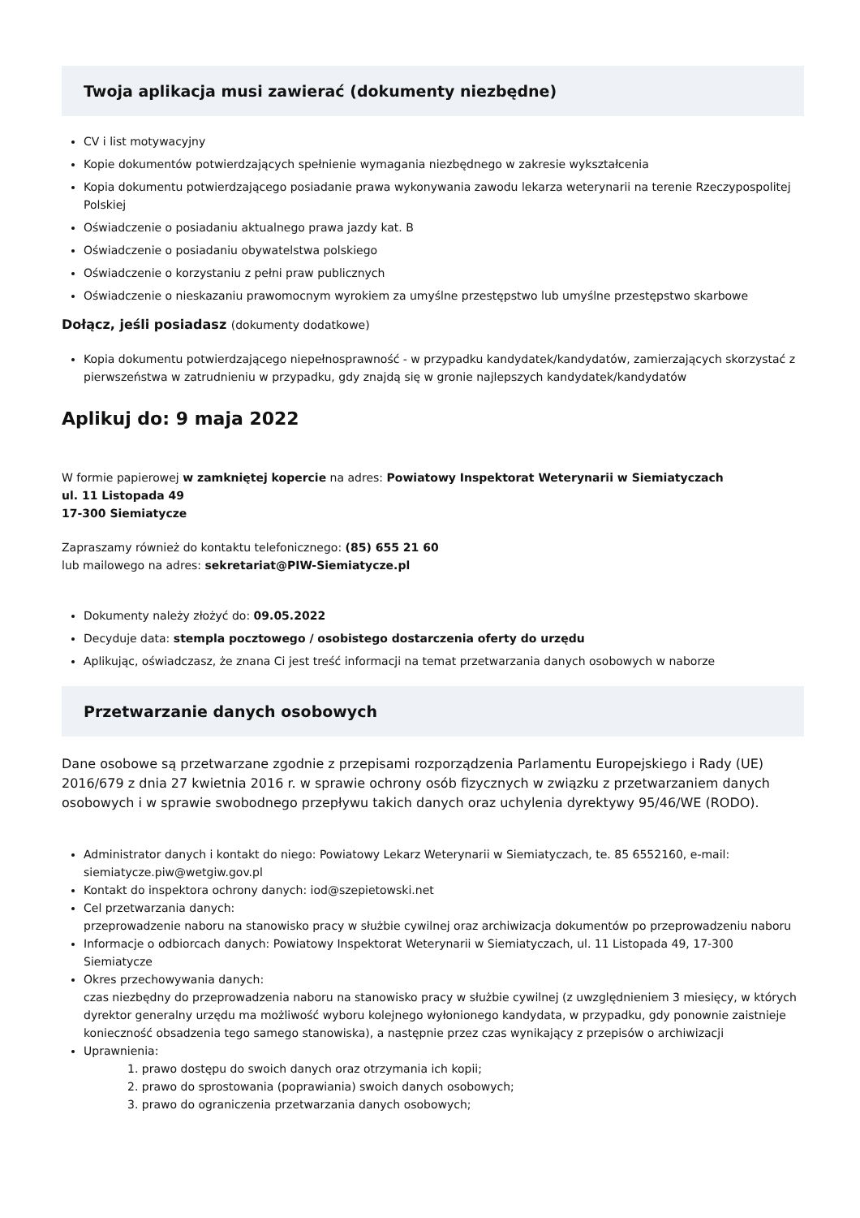Twoja aplikacja musi zawierać (dokumenty niezbędne)
CV i list motywacyjny
Kopie dokumentów potwierdzających spełnienie wymagania niezbędnego w zakresie wykształcenia
Kopia dokumentu potwierdzającego posiadanie prawa wykonywania zawodu lekarza weterynarii na terenie Rzeczypospolitej Polskiej
Oświadczenie o posiadaniu aktualnego prawa jazdy kat. B
Oświadczenie o posiadaniu obywatelstwa polskiego
Oświadczenie o korzystaniu z pełni praw publicznych
Oświadczenie o nieskazaniu prawomocnym wyrokiem za umyślne przestępstwo lub umyślne przestępstwo skarbowe
Dołącz, jeśli posiadasz (dokumenty dodatkowe)
Kopia dokumentu potwierdzającego niepełnosprawność - w przypadku kandydatek/kandydatów, zamierzających skorzystać z pierwszeństwa w zatrudnieniu w przypadku, gdy znajdą się w gronie najlepszych kandydatek/kandydatów
Aplikuj do: 9 maja 2022
W formie papierowej w zamkniętej kopercie na adres: Powiatowy Inspektorat Weterynarii w Siemiatyczach
ul. 11 Listopada 49
17-300 Siemiatycze
Zapraszamy również do kontaktu telefonicznego: (85) 655 21 60
lub mailowego na adres: sekretariat@PIW-Siemiatycze.pl
Dokumenty należy złożyć do: 09.05.2022
Decyduje data: stempla pocztowego / osobistego dostarczenia oferty do urzędu
Aplikując, oświadczasz, że znana Ci jest treść informacji na temat przetwarzania danych osobowych w naborze
Przetwarzanie danych osobowych
Dane osobowe są przetwarzane zgodnie z przepisami rozporządzenia Parlamentu Europejskiego i Rady (UE) 2016/679 z dnia 27 kwietnia 2016 r. w sprawie ochrony osób fizycznych w związku z przetwarzaniem danych osobowych i w sprawie swobodnego przepływu takich danych oraz uchylenia dyrektywy 95/46/WE (RODO).
Administrator danych i kontakt do niego: Powiatowy Lekarz Weterynarii w Siemiatyczach, te. 85 6552160, e-mail: siemiatycze.piw@wetgiw.gov.pl
Kontakt do inspektora ochrony danych: iod@szepietowski.net
Cel przetwarzania danych:
przeprowadzenie naboru na stanowisko pracy w służbie cywilnej oraz archiwizacja dokumentów po przeprowadzeniu naboru
Informacje o odbiorcach danych: Powiatowy Inspektorat Weterynarii w Siemiatyczach, ul. 11 Listopada 49, 17-300 Siemiatycze
Okres przechowywania danych:
czas niezbędny do przeprowadzenia naboru na stanowisko pracy w służbie cywilnej (z uwzględnieniem 3 miesięcy, w których dyrektor generalny urzędu ma możliwość wyboru kolejnego wyłonionego kandydata, w przypadku, gdy ponownie zaistnieje konieczność obsadzenia tego samego stanowiska), a następnie przez czas wynikający z przepisów o archiwizacji
Uprawnienia:
1. prawo dostępu do swoich danych oraz otrzymania ich kopii;
2. prawo do sprostowania (poprawiania) swoich danych osobowych;
3. prawo do ograniczenia przetwarzania danych osobowych;